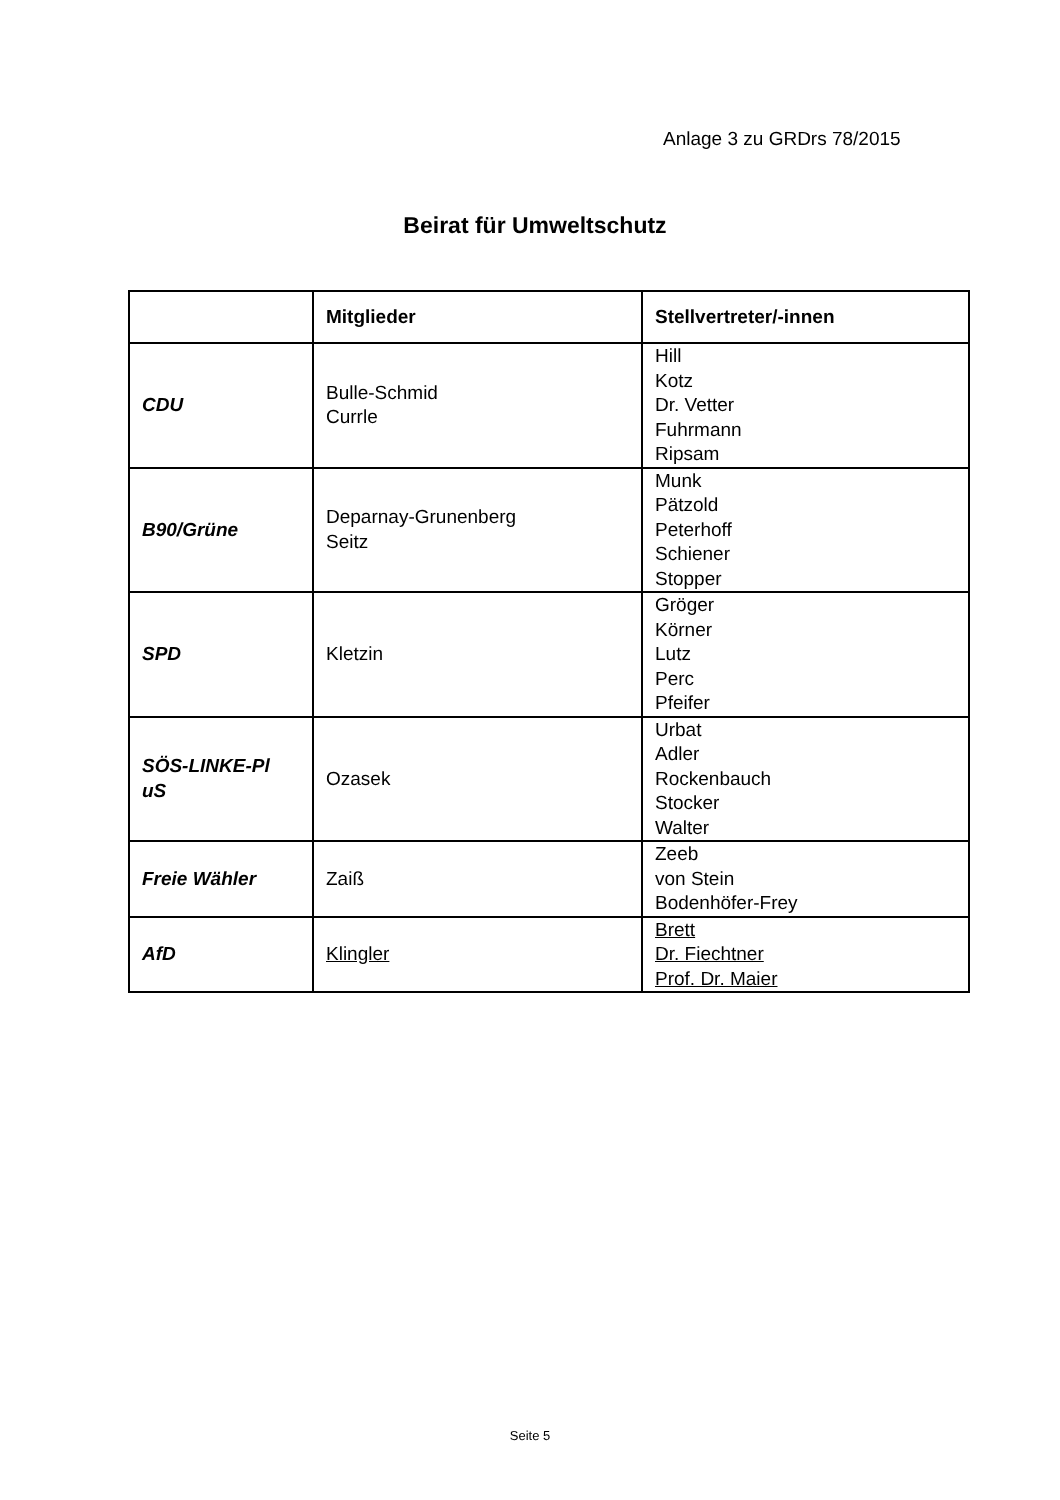Anlage 3 zu GRDrs 78/2015
Beirat für Umweltschutz
| | Mitglieder | Stellvertreter/-innen |
| --- | --- | --- |
| CDU | Bulle-Schmid Currle | Hill Kotz Dr. Vetter Fuhrmann Ripsam |
| B90/Grüne | Deparnay-Grunenberg Seitz | Munk Pätzold Peterhoff Schiener Stopper |
| SPD | Kletzin | Gröger Körner Lutz Perc Pfeifer |
| SÖS-LINKE-Pl uS | Ozasek | Urbat Adler Rockenbauch Stocker Walter |
| Freie Wähler | Zaiß | Zeeb von Stein Bodenhöfer-Frey |
| AfD | Klingler | Brett Dr. Fiechtner Prof. Dr. Maier |
Seite 5